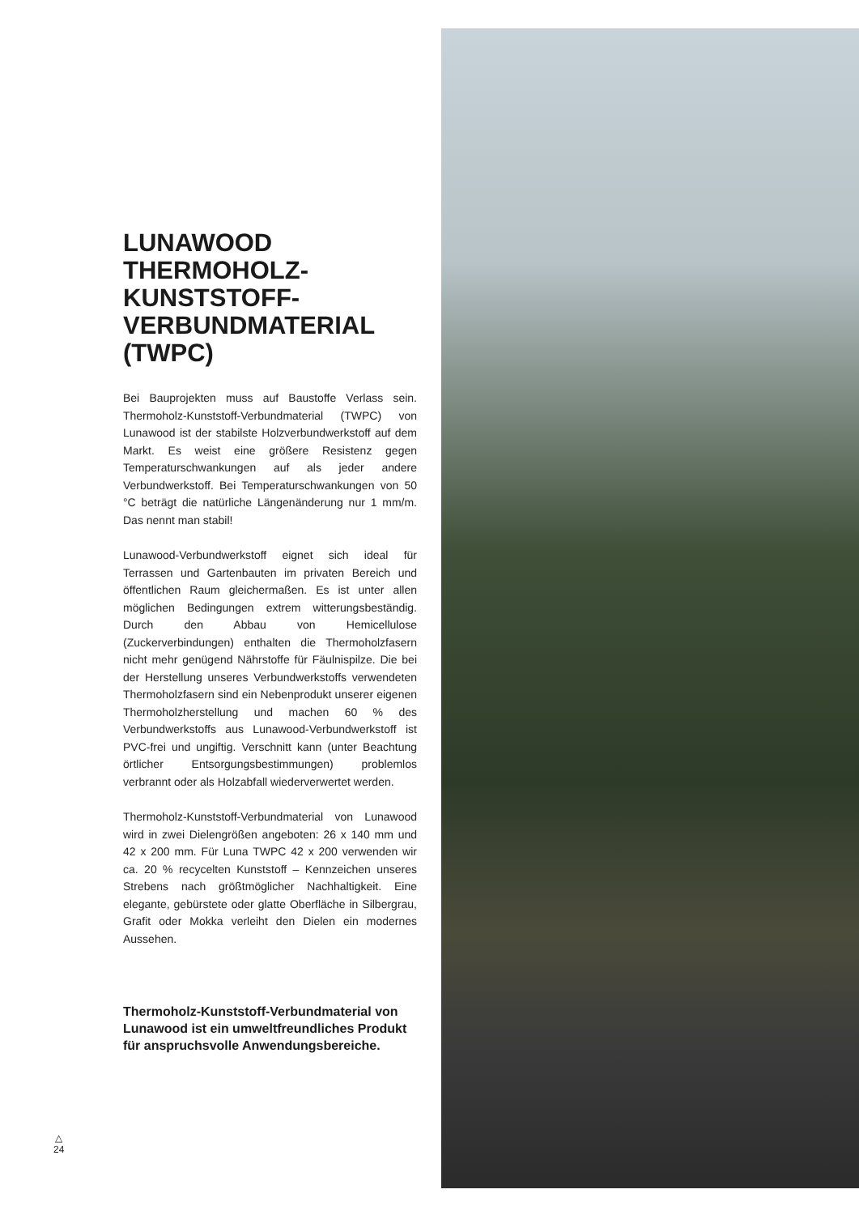LUNAWOOD THERMOHOLZ-KUNSTSTOFF-VERBUNDMATERIAL (TWPC)
Bei Bauprojekten muss auf Baustoffe Verlass sein. Thermoholz-Kunststoff-Verbundmaterial (TWPC) von Lunawood ist der stabilste Holzverbundwerkstoff auf dem Markt. Es weist eine größere Resistenz gegen Temperaturschwankungen auf als jeder andere Verbundwerkstoff. Bei Temperaturschwankungen von 50 °C beträgt die natürliche Längenänderung nur 1 mm/m. Das nennt man stabil!
Lunawood-Verbundwerkstoff eignet sich ideal für Terrassen und Gartenbauten im privaten Bereich und öffentlichen Raum gleichermaßen. Es ist unter allen möglichen Bedingungen extrem witterungsbeständig. Durch den Abbau von Hemicellulose (Zuckerverbindungen) enthalten die Thermoholzfasern nicht mehr genügend Nährstoffe für Fäulnispilze. Die bei der Herstellung unseres Verbundwerkstoffs verwendeten Thermoholzfasern sind ein Nebenprodukt unserer eigenen Thermoholzherstellung und machen 60 % des Verbundwerkstoffs aus Lunawood-Verbundwerkstoff ist PVC-frei und ungiftig. Verschnitt kann (unter Beachtung örtlicher Entsorgungsbestimmungen) problemlos verbrannt oder als Holzabfall wiederverwertet werden.
Thermoholz-Kunststoff-Verbundmaterial von Lunawood wird in zwei Dielengrößen angeboten: 26 x 140 mm und 42 x 200 mm. Für Luna TWPC 42 x 200 verwenden wir ca. 20 % recycelten Kunststoff – Kennzeichen unseres Strebens nach größtmöglicher Nachhaltigkeit. Eine elegante, gebürstete oder glatte Oberfläche in Silbergrau, Grafit oder Mokka verleiht den Dielen ein modernes Aussehen.
Thermoholz-Kunststoff-Verbundmaterial von Lunawood ist ein umweltfreundliches Produkt für anspruchsvolle Anwendungsbereiche.
△
24